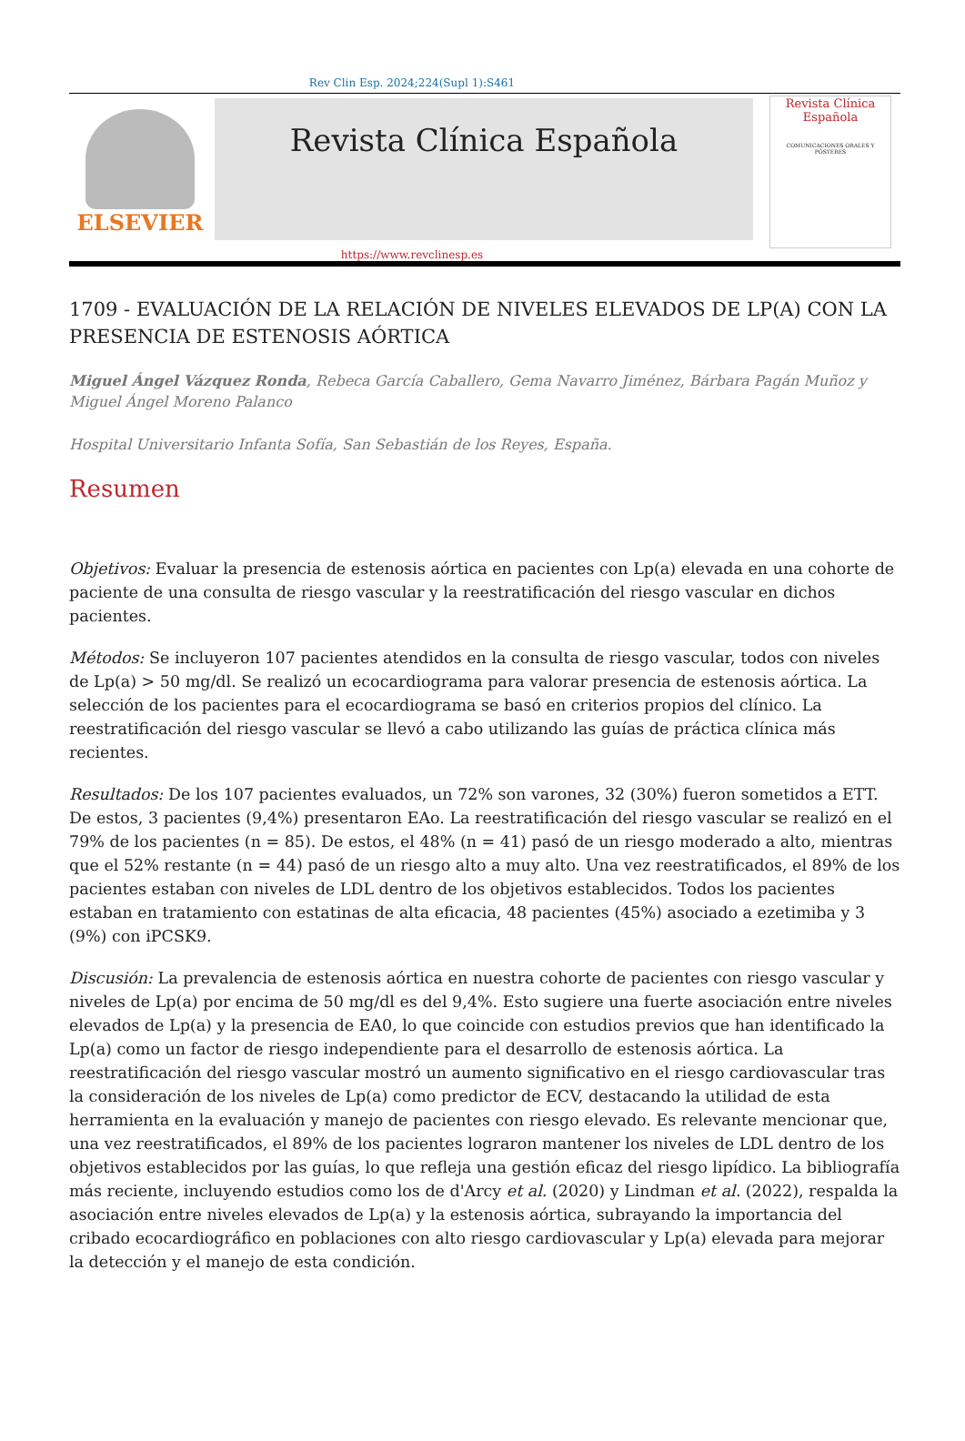Rev Clin Esp. 2024;224(Supl 1):S461
ELSEVIER
Revista Clínica Española
Revista Clínica Española
COMUNICACIONES ORALES Y PÓSTERES
https://www.revclinesp.es
1709 - EVALUACIÓN DE LA RELACIÓN DE NIVELES ELEVADOS DE LP(A) CON LA PRESENCIA DE ESTENOSIS AÓRTICA
Miguel Ángel Vázquez Ronda, Rebeca García Caballero, Gema Navarro Jiménez, Bárbara Pagán Muñoz y Miguel Ángel Moreno Palanco
Hospital Universitario Infanta Sofía, San Sebastián de los Reyes, España.
Resumen
Objetivos: Evaluar la presencia de estenosis aórtica en pacientes con Lp(a) elevada en una cohorte de paciente de una consulta de riesgo vascular y la reestratificación del riesgo vascular en dichos pacientes.
Métodos: Se incluyeron 107 pacientes atendidos en la consulta de riesgo vascular, todos con niveles de Lp(a) > 50 mg/dl. Se realizó un ecocardiograma para valorar presencia de estenosis aórtica. La selección de los pacientes para el ecocardiograma se basó en criterios propios del clínico. La reestratificación del riesgo vascular se llevó a cabo utilizando las guías de práctica clínica más recientes.
Resultados: De los 107 pacientes evaluados, un 72% son varones, 32 (30%) fueron sometidos a ETT. De estos, 3 pacientes (9,4%) presentaron EAo. La reestratificación del riesgo vascular se realizó en el 79% de los pacientes (n = 85). De estos, el 48% (n = 41) pasó de un riesgo moderado a alto, mientras que el 52% restante (n = 44) pasó de un riesgo alto a muy alto. Una vez reestratificados, el 89% de los pacientes estaban con niveles de LDL dentro de los objetivos establecidos. Todos los pacientes estaban en tratamiento con estatinas de alta eficacia, 48 pacientes (45%) asociado a ezetimiba y 3 (9%) con iPCSK9.
Discusión: La prevalencia de estenosis aórtica en nuestra cohorte de pacientes con riesgo vascular y niveles de Lp(a) por encima de 50 mg/dl es del 9,4%. Esto sugiere una fuerte asociación entre niveles elevados de Lp(a) y la presencia de EA0, lo que coincide con estudios previos que han identificado la Lp(a) como un factor de riesgo independiente para el desarrollo de estenosis aórtica. La reestratificación del riesgo vascular mostró un aumento significativo en el riesgo cardiovascular tras la consideración de los niveles de Lp(a) como predictor de ECV, destacando la utilidad de esta herramienta en la evaluación y manejo de pacientes con riesgo elevado. Es relevante mencionar que, una vez reestratificados, el 89% de los pacientes lograron mantener los niveles de LDL dentro de los objetivos establecidos por las guías, lo que refleja una gestión eficaz del riesgo lipídico. La bibliografía más reciente, incluyendo estudios como los de d'Arcy et al. (2020) y Lindman et al. (2022), respalda la asociación entre niveles elevados de Lp(a) y la estenosis aórtica, subrayando la importancia del cribado ecocardiográfico en poblaciones con alto riesgo cardiovascular y Lp(a) elevada para mejorar la detección y el manejo de esta condición.